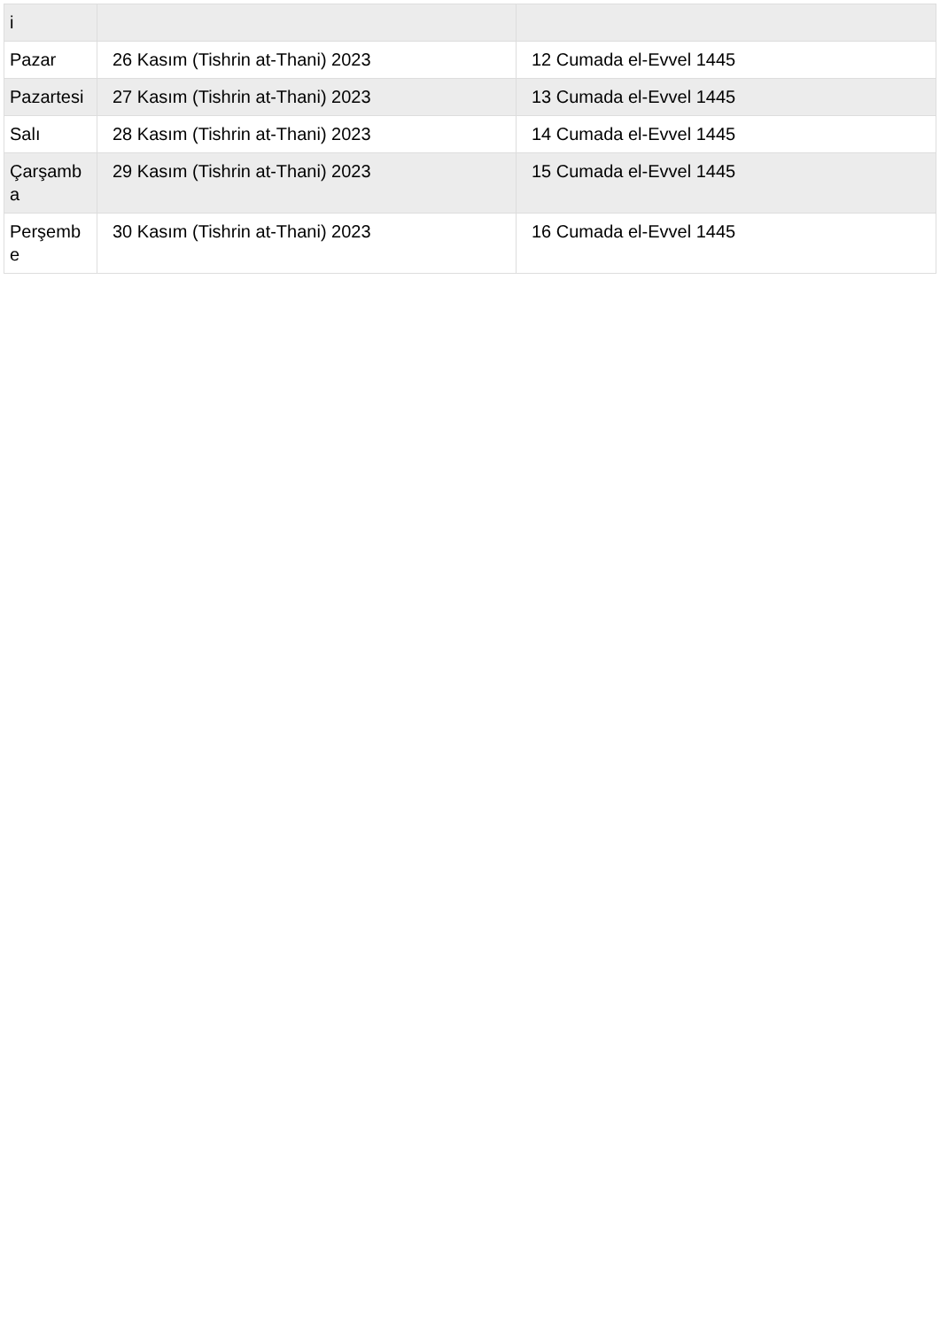| i | | |
| Pazar | 26 Kasım (Tishrin at-Thani) 2023 | 12 Cumada el-Evvel 1445 |
| Pazartesi | 27 Kasım (Tishrin at-Thani) 2023 | 13 Cumada el-Evvel 1445 |
| Salı | 28 Kasım (Tishrin at-Thani) 2023 | 14 Cumada el-Evvel 1445 |
| Çarşamb a | 29 Kasım (Tishrin at-Thani) 2023 | 15 Cumada el-Evvel 1445 |
| Perşemb e | 30 Kasım (Tishrin at-Thani) 2023 | 16 Cumada el-Evvel 1445 |